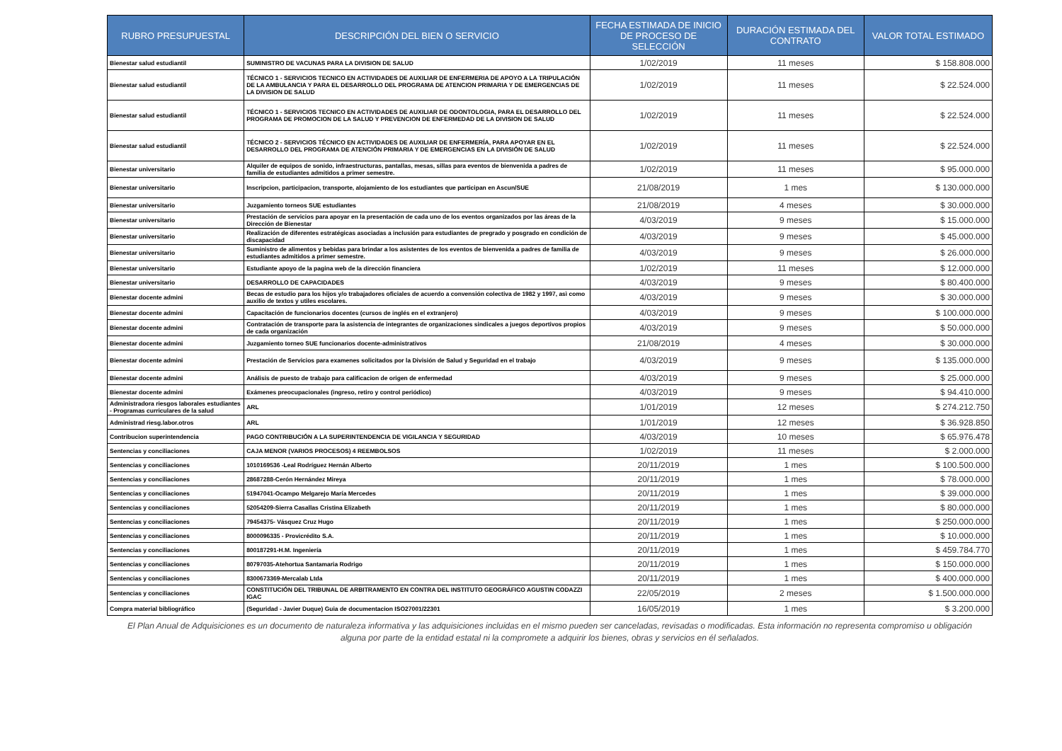| RUBRO PRESUPUESTAL | DESCRIPCIÓN DEL BIEN O SERVICIO | FECHA ESTIMADA DE INICIO DE PROCESO DE SELECCIÓN | DURACIÓN ESTIMADA DEL CONTRATO | VALOR TOTAL ESTIMADO |
| --- | --- | --- | --- | --- |
| Bienestar salud estudiantil | SUMINISTRO DE VACUNAS PARA LA DIVISION DE SALUD | 1/02/2019 | 11 meses | $ 158.808.000 |
| Bienestar salud estudiantil | TÉCNICO 1 - SERVICIOS TECNICO EN ACTIVIDADES DE AUXILIAR DE ENFERMERIA DE APOYO A LA TRIPULACIÓN DE LA AMBULANCIA Y PARA EL DESARROLLO DEL PROGRAMA DE ATENCION PRIMARIA Y DE EMERGENCIAS DE LA DIVISION DE SALUD | 1/02/2019 | 11 meses | $ 22.524.000 |
| Bienestar salud estudiantil | TÉCNICO 1 - SERVICIOS TECNICO EN ACTIVIDADES DE AUXILIAR DE ODONTOLOGIA, PARA EL DESARROLLO DEL PROGRAMA DE PROMOCION DE LA SALUD Y PREVENCION DE ENFERMEDAD DE LA DIVISION DE SALUD | 1/02/2019 | 11 meses | $ 22.524.000 |
| Bienestar salud estudiantil | TÉCNICO 2 - SERVICIOS TÉCNICO EN ACTIVIDADES DE AUXILIAR DE ENFERMERÍA, PARA APOYAR EN EL DESARROLLO DEL PROGRAMA DE ATENCIÓN PRIMARIA Y DE EMERGENCIAS EN LA DIVISIÓN DE SALUD | 1/02/2019 | 11 meses | $ 22.524.000 |
| Bienestar universitario | Alquiler de equipos de sonido, infraestructuras, pantallas, mesas, sillas para eventos de bienvenida a padres de familia de estudiantes admitidos a primer semestre. | 1/02/2019 | 11 meses | $ 95.000.000 |
| Bienestar universitario | Inscripcion, participacion, transporte, alojamiento de los estudiantes que participan en Ascun/SUE | 21/08/2019 | 1 mes | $ 130.000.000 |
| Bienestar universitario | Juzgamiento torneos SUE estudiantes | 21/08/2019 | 4 meses | $ 30.000.000 |
| Bienestar universitario | Prestación de servicios para apoyar en la presentación de cada uno de los eventos organizados por las áreas de la Dirección de Bienestar | 4/03/2019 | 9 meses | $ 15.000.000 |
| Bienestar universitario | Realización de diferentes estratégicas asociadas a inclusión para estudiantes de pregrado y posgrado en condición de discapacidad | 4/03/2019 | 9 meses | $ 45.000.000 |
| Bienestar universitario | Suministro de alimentos y bebidas para brindar a los asistentes de los eventos de bienvenida a padres de familia de estudiantes admitidos a primer semestre. | 4/03/2019 | 9 meses | $ 26.000.000 |
| Bienestar universitario | Estudiante apoyo de la pagina web de la dirección financiera | 1/02/2019 | 11 meses | $ 12.000.000 |
| Bienestar universitario | DESARROLLO DE CAPACIDADES | 4/03/2019 | 9 meses | $ 80.400.000 |
| Bienestar docente admini | Becas de estudio para los hijos y/o trabajadores oficiales de acuerdo a convensión colectiva de 1982 y 1997, asì como auxilio de textos y utiles escolares. | 4/03/2019 | 9 meses | $ 30.000.000 |
| Bienestar docente admini | Capacitación de funcionarios docentes (cursos de inglés en el extranjero) | 4/03/2019 | 9 meses | $ 100.000.000 |
| Bienestar docente admini | Contratación de transporte para la asistencia de integrantes de organizaciones sindicales a juegos deportivos propios de cada organización | 4/03/2019 | 9 meses | $ 50.000.000 |
| Bienestar docente admini | Juzgamiento torneo SUE funcionarios docente-administrativos | 21/08/2019 | 4 meses | $ 30.000.000 |
| Bienestar docente admini | Prestación de Servicios para examenes solicitados por la División de Salud y Seguridad en el trabajo | 4/03/2019 | 9 meses | $ 135.000.000 |
| Bienestar docente admini | Análisis de puesto de trabajo para calificacion de origen de enfermedad | 4/03/2019 | 9 meses | $ 25.000.000 |
| Bienestar docente admini | Exámenes preocupacionales (ingreso, retiro y control periódico) | 4/03/2019 | 9 meses | $ 94.410.000 |
| Administradora riesgos laborales estudiantes - Programas curriculares de la salud | ARL | 1/01/2019 | 12 meses | $ 274.212.750 |
| Administrad riesg.labor.otros | ARL | 1/01/2019 | 12 meses | $ 36.928.850 |
| Contribucion superintendencia | PAGO CONTRIBUCIÓN A LA SUPERINTENDENCIA DE VIGILANCIA Y SEGURIDAD | 4/03/2019 | 10 meses | $ 65.976.478 |
| Sentencias y conciliaciones | CAJA MENOR (VARIOS PROCESOS) 4 REEMBOLSOS | 1/02/2019 | 11 meses | $ 2.000.000 |
| Sentencias y conciliaciones | 1010169536 -Leal Rodríguez Hernán Alberto | 20/11/2019 | 1 mes | $ 100.500.000 |
| Sentencias y conciliaciones | 28687288-Cerón Hernández Mireya | 20/11/2019 | 1 mes | $ 78.000.000 |
| Sentencias y conciliaciones | 51947041-Ocampo Melgarejo María Mercedes | 20/11/2019 | 1 mes | $ 39.000.000 |
| Sentencias y conciliaciones | 52054209-Sierra Casallas Cristina Elizabeth | 20/11/2019 | 1 mes | $ 80.000.000 |
| Sentencias y conciliaciones | 79454375- Vásquez Cruz Hugo | 20/11/2019 | 1 mes | $ 250.000.000 |
| Sentencias y conciliaciones | 8000096335 - Provicrédito S.A. | 20/11/2019 | 1 mes | $ 10.000.000 |
| Sentencias y conciliaciones | 800187291-H.M. Ingeniería | 20/11/2019 | 1 mes | $ 459.784.770 |
| Sentencias y conciliaciones | 80797035-Atehortua Santamaria Rodrigo | 20/11/2019 | 1 mes | $ 150.000.000 |
| Sentencias y conciliaciones | 8300673369-Mercalab Ltda | 20/11/2019 | 1 mes | $ 400.000.000 |
| Sentencias y conciliaciones | CONSTITUCIÓN DEL TRIBUNAL DE ARBITRAMENTO EN CONTRA DEL INSTITUTO GEOGRÁFICO AGUSTIN CODAZZI IGAC | 22/05/2019 | 2 meses | $ 1.500.000.000 |
| Compra material bibliográfico | (Seguridad - Javier Duque) Guia de documentacion ISO27001/22301 | 16/05/2019 | 1 mes | $ 3.200.000 |
El Plan Anual de Adquisiciones es un documento de naturaleza informativa y las adquisiciones incluidas en el mismo pueden ser canceladas, revisadas o modificadas. Esta información no representa compromiso u obligación alguna por parte de la entidad estatal ni la compromete a adquirir los bienes, obras y servicios en él señalados.